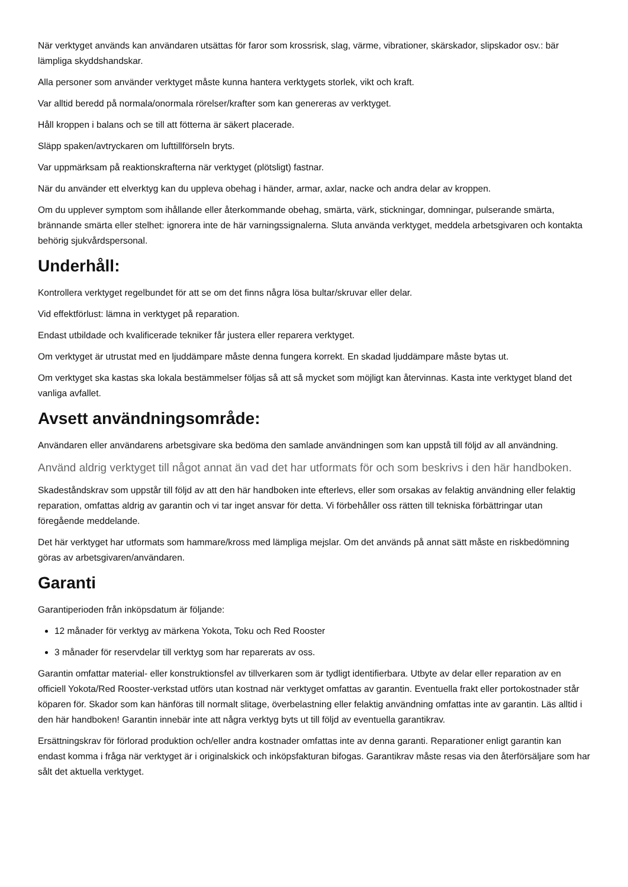När verktyget används kan användaren utsättas för faror som krossrisk, slag, värme, vibrationer, skärskador, slipskador osv.: bär lämpliga skyddshandskar.
Alla personer som använder verktyget måste kunna hantera verktygets storlek, vikt och kraft.
Var alltid beredd på normala/onormala rörelser/krafter som kan genereras av verktyget.
Håll kroppen i balans och se till att fötterna är säkert placerade.
Släpp spaken/avtryckaren om lufttillförseln bryts.
Var uppmärksam på reaktionskrafterna när verktyget (plötsligt) fastnar.
När du använder ett elverktyg kan du uppleva obehag i händer, armar, axlar, nacke och andra delar av kroppen.
Om du upplever symptom som ihållande eller återkommande obehag, smärta, värk, stickningar, domningar, pulserande smärta, brännande smärta eller stelhet: ignorera inte de här varningssignalerna. Sluta använda verktyget, meddela arbetsgivaren och kontakta behörig sjukvårdspersonal.
Underhåll:
Kontrollera verktyget regelbundet för att se om det finns några lösa bultar/skruvar eller delar.
Vid effektförlust: lämna in verktyget på reparation.
Endast utbildade och kvalificerade tekniker får justera eller reparera verktyget.
Om verktyget är utrustat med en ljuddämpare måste denna fungera korrekt. En skadad ljuddämpare måste bytas ut.
Om verktyget ska kastas ska lokala bestämmelser följas så att så mycket som möjligt kan återvinnas. Kasta inte verktyget bland det vanliga avfallet.
Avsett användningsområde:
Användaren eller användarens arbetsgivare ska bedöma den samlade användningen som kan uppstå till följd av all användning.
Använd aldrig verktyget till något annat än vad det har utformats för och som beskrivs i den här handboken.
Skadeståndskrav som uppstår till följd av att den här handboken inte efterlevs, eller som orsakas av felaktig användning eller felaktig reparation, omfattas aldrig av garantin och vi tar inget ansvar för detta. Vi förbehåller oss rätten till tekniska förbättringar utan föregående meddelande.
Det här verktyget har utformats som hammare/kross med lämpliga mejslar. Om det används på annat sätt måste en riskbedömning göras av arbetsgivaren/användaren.
Garanti
Garantiperioden från inköpsdatum är följande:
12 månader för verktyg av märkena Yokota, Toku och Red Rooster
3 månader för reservdelar till verktyg som har reparerats av oss.
Garantin omfattar material- eller konstruktionsfel av tillverkaren som är tydligt identifierbara. Utbyte av delar eller reparation av en officiell Yokota/Red Rooster-verkstad utförs utan kostnad när verktyget omfattas av garantin. Eventuella frakt eller portokostnader står köparen för. Skador som kan hänföras till normalt slitage, överbelastning eller felaktig användning omfattas inte av garantin. Läs alltid i den här handboken! Garantin innebär inte att några verktyg byts ut till följd av eventuella garantikrav.
Ersättningskrav för förlorad produktion och/eller andra kostnader omfattas inte av denna garanti. Reparationer enligt garantin kan endast komma i fråga när verktyget är i originalskick och inköpsfakturan bifogas. Garantikrav måste resas via den återförsäljare som har sålt det aktuella verktyget.